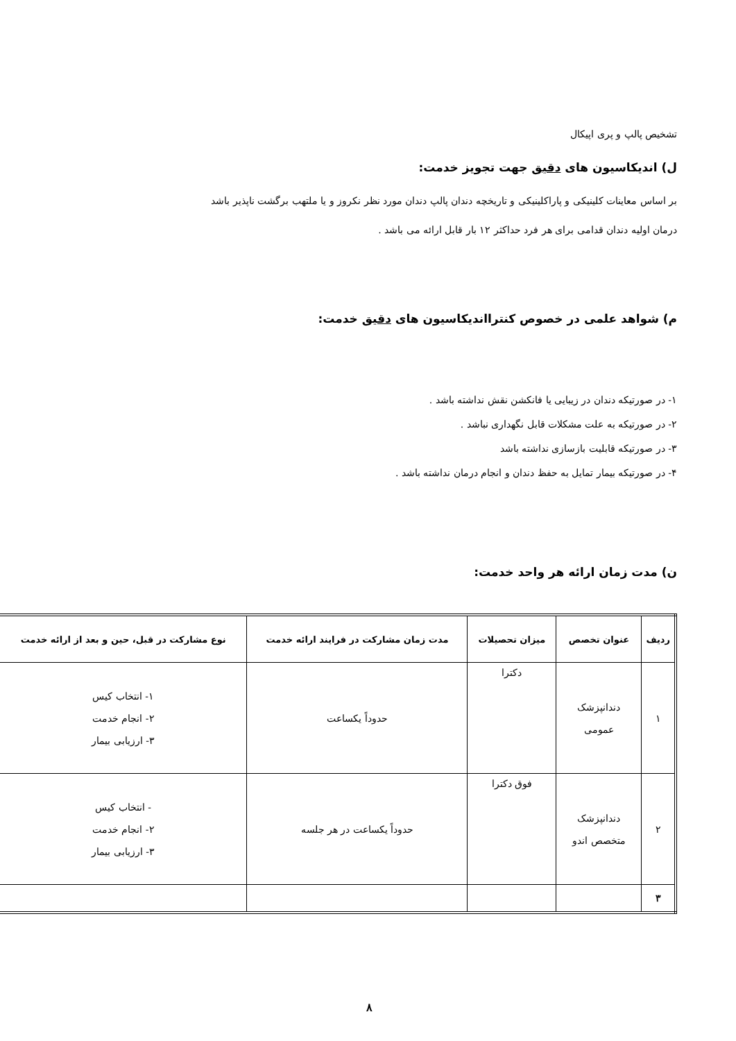تشخیص پالپ و پری اپیکال
ل) اندیکاسیون های دقیق جهت تجویز خدمت:
بر اساس معاینات کلینیکی و پاراکلینیکی و تاریخچه دندان پالپ دندان مورد نظر نکروز و یا ملتهب برگشت ناپذیر باشد
درمان اولیه دندان قدامی برای هر فرد حداکثر ۱۲ بار قابل ارائه می باشد .
م) شواهد علمی در خصوص کنترااندیکاسیون های دقیق خدمت:
۱- در صورتیکه دندان در زیبایی یا فانکشن نقش نداشته باشد .
۲- در صورتیکه به علت مشکلات قابل نگهداری نباشد .
۳- در صورتیکه قابلیت بازسازی نداشته باشد
۴- در صورتیکه بیمار تمایل به حفظ دندان و انجام درمان نداشته باشد .
ن) مدت زمان ارائه هر واحد خدمت:
| ردیف | عنوان تخصص | میزان تحصیلات | مدت زمان مشارکت در فرایند ارائه خدمت | نوع مشارکت در قبل، حین و بعد از ارائه خدمت |
| --- | --- | --- | --- | --- |
| ۱ | دندانپزشک عمومی | دکترا | حدوداً یکساعت | ۱- انتخاب کیس ۲- انجام خدمت ۳- ارزیابی بیمار |
| ۲ | دندانپزشک متخصص اندو | فوق دکترا | حدوداً یکساعت در هر جلسه | - انتخاب کیس ۲- انجام خدمت ۳- ارزیابی بیمار |
| ۳ | | | | |
۸